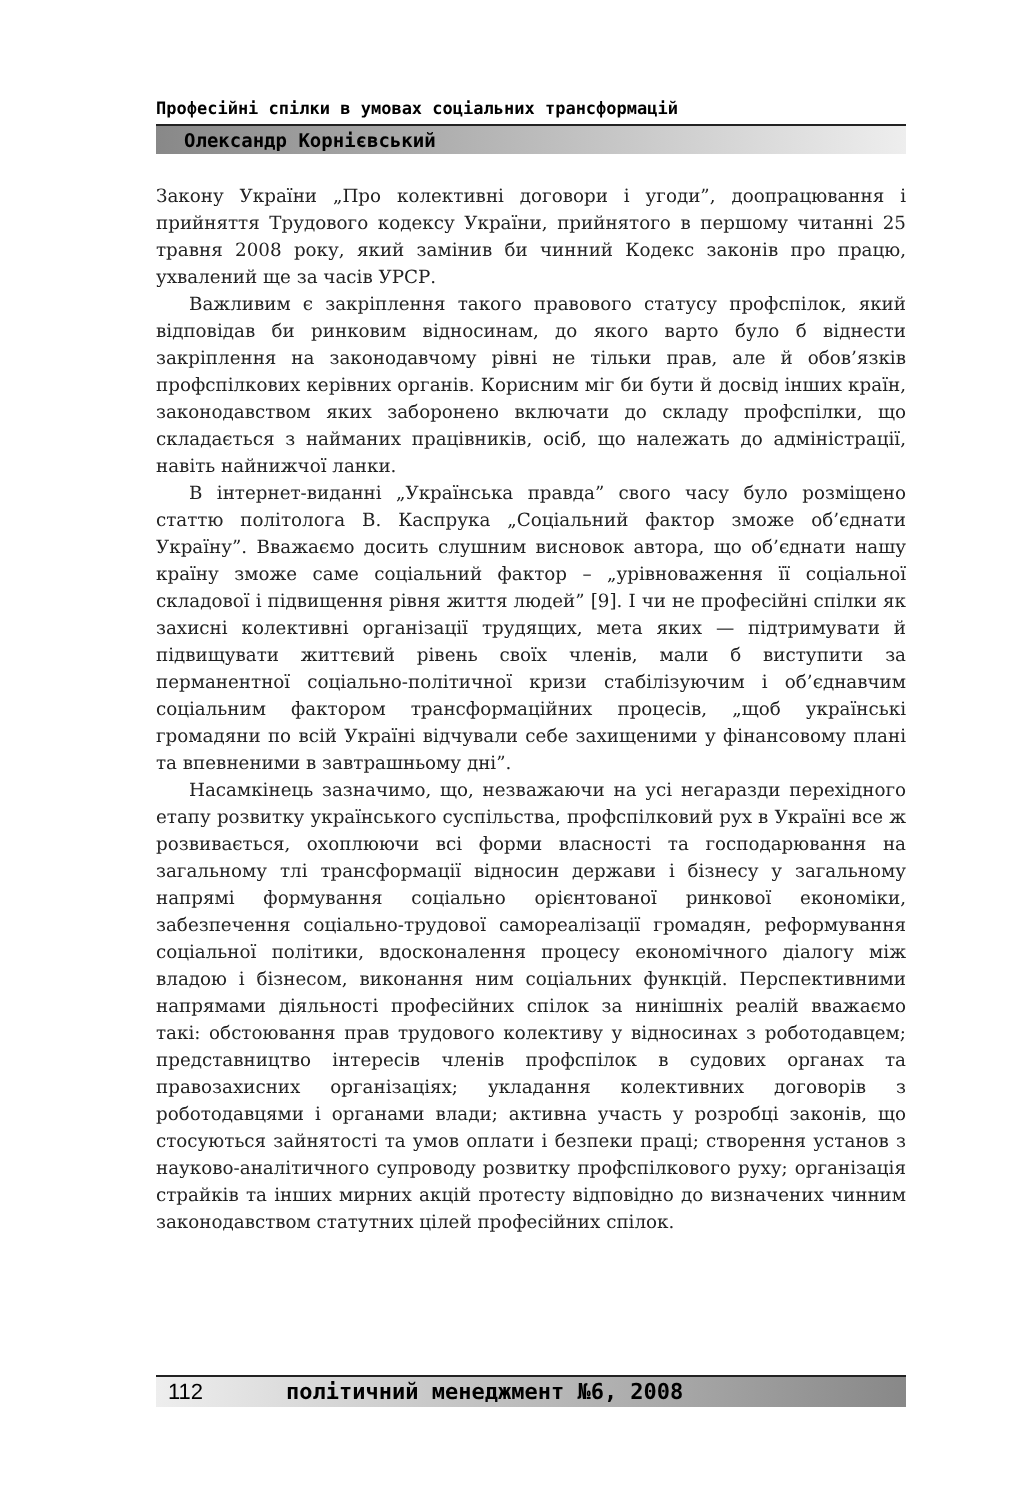Професійні спілки в умовах соціальних трансформацій
Олександр Корнієвський
Закону України „Про колективні договори і угоди”, доопрацювання і прийняття Трудового кодексу України, прийнятого в першому читанні 25 травня 2008 року, який замінив би чинний Кодекс законів про працю, ухвалений ще за часів УРСР.
Важливим є закріплення такого правового статусу профспілок, який відповідав би ринковим відносинам, до якого варто було б віднести закріплення на законодавчому рівні не тільки прав, але й обов’язків профспілкових керівних органів. Корисним міг би бути й досвід інших країн, законодавством яких заборонено включати до складу профспілки, що складається з найманих працівників, осіб, що належать до адміністрації, навіть найнижчої ланки.
В інтернет-виданні „Українська правда” свого часу було розміщено статтю політолога В. Каспрука „Соціальний фактор зможе об’єднати Україну”. Вважаємо досить слушним висновок автора, що об’єднати нашу країну зможе саме соціальний фактор – „урівноваження її соціальної складової і підвищення рівня життя людей” [9]. І чи не професійні спілки як захисні колективні організації трудящих, мета яких — підтримувати й підвищувати життєвий рівень своїх членів, мали б виступити за перманентної соціально-політичної кризи стабілізуючим і об’єднавчим соціальним фактором трансформаційних процесів, „щоб українські громадяни по всій Україні відчували себе захищеними у фінансовому плані та впевненими в завтрашньому дні”.
Насамкінець зазначимо, що, незважаючи на усі негаразди перехідного етапу розвитку українського суспільства, профспілковий рух в Україні все ж розвивається, охоплюючи всі форми власності та господарювання на загальному тлі трансформації відносин держави і бізнесу у загальному напрямі формування соціально орієнтованої ринкової економіки, забезпечення соціально-трудової самореалізації громадян, реформування соціальної політики, вдосконалення процесу економічного діалогу між владою і бізнесом, виконання ним соціальних функцій. Перспективними напрямами діяльності професійних спілок за нинішніх реалій вважаємо такі: обстоювання прав трудового колективу у відносинах з роботодавцем; представництво інтересів членів профспілок в судових органах та правозахисних організаціях; укладання колективних договорів з роботодавцями і органами влади; активна участь у розробці законів, що стосуються зайнятості та умов оплати і безпеки праці; створення установ з науково-аналітичного супроводу розвитку профспілкового руху; організація страйків та інших мирних акцій протесту відповідно до визначених чинним законодавством статутних цілей професійних спілок.
112 політичний менеджмент №6, 2008